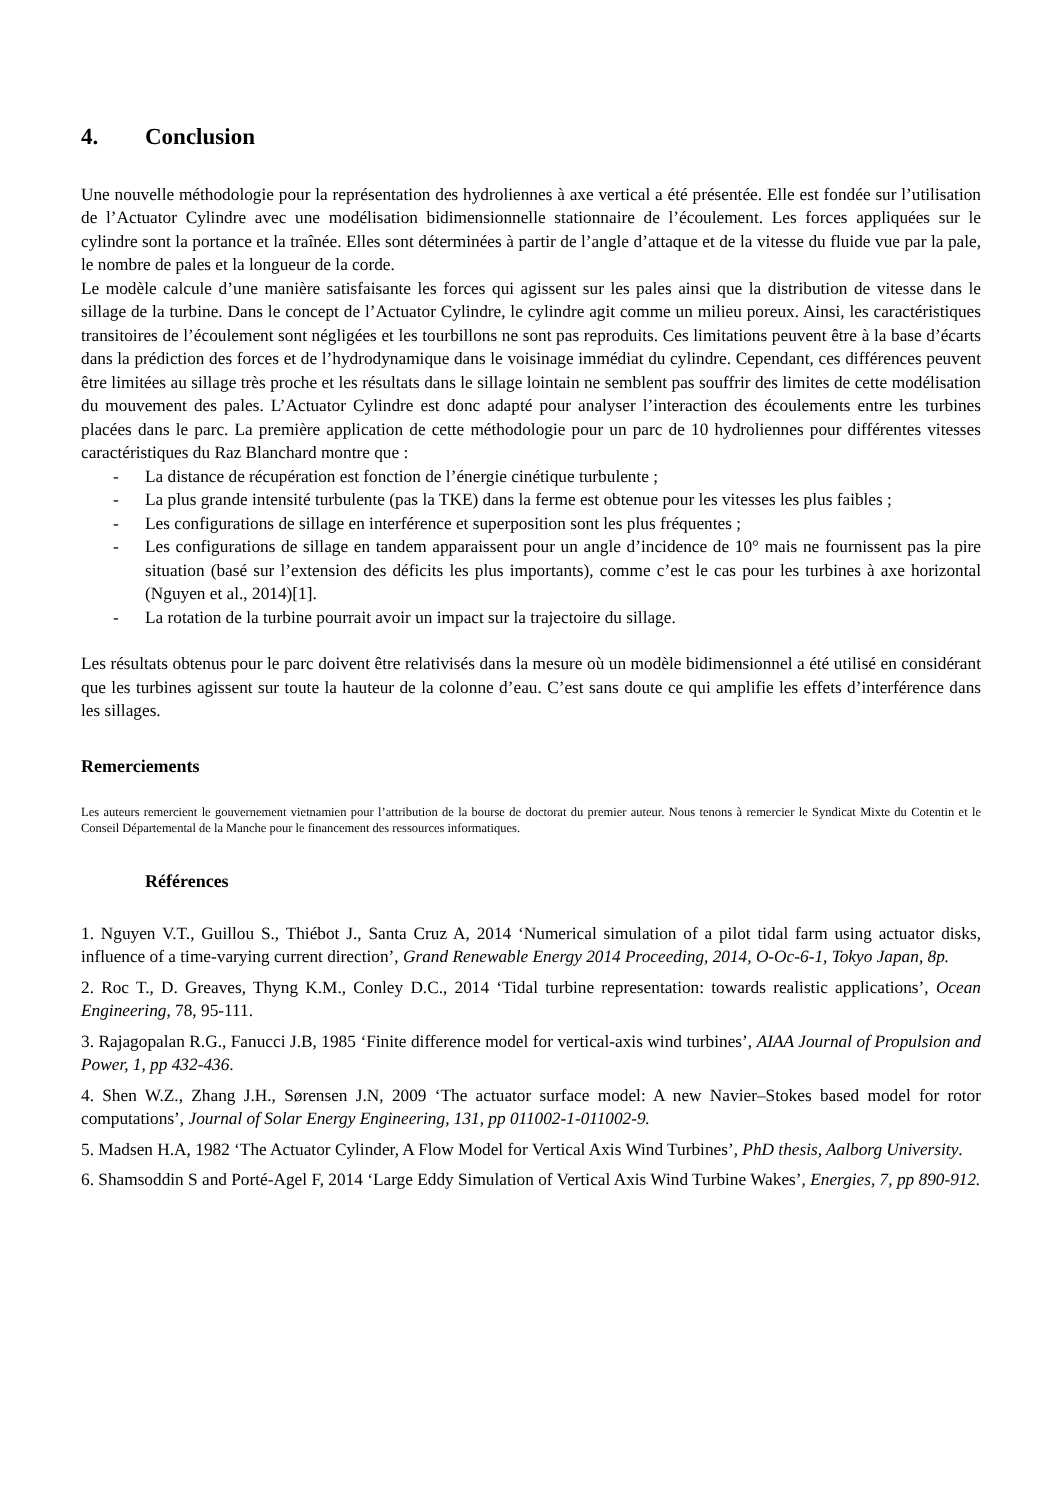4. Conclusion
Une nouvelle méthodologie pour la représentation des hydroliennes à axe vertical a été présentée. Elle est fondée sur l’utilisation de l’Actuator Cylindre avec une modélisation bidimensionnelle stationnaire de l’écoulement. Les forces appliquées sur le cylindre sont la portance et la traînée. Elles sont déterminées à partir de l’angle d’attaque et de la vitesse du fluide vue par la pale, le nombre de pales et la longueur de la corde.
Le modèle calcule d’une manière satisfaisante les forces qui agissent sur les pales ainsi que la distribution de vitesse dans le sillage de la turbine. Dans le concept de l’Actuator Cylindre, le cylindre agit comme un milieu poreux. Ainsi, les caractéristiques transitoires de l’écoulement sont négligées et les tourbillons ne sont pas reproduits. Ces limitations peuvent être à la base d’écarts dans la prédiction des forces et de l’hydrodynamique dans le voisinage immédiat du cylindre. Cependant, ces différences peuvent être limitées au sillage très proche et les résultats dans le sillage lointain ne semblent pas souffrir des limites de cette modélisation du mouvement des pales. L’Actuator Cylindre est donc adapté pour analyser l’interaction des écoulements entre les turbines placées dans le parc. La première application de cette méthodologie pour un parc de 10 hydroliennes pour différentes vitesses caractéristiques du Raz Blanchard montre que :
- La distance de récupération est fonction de l’énergie cinétique turbulente ;
- La plus grande intensité turbulente (pas la TKE) dans la ferme est obtenue pour les vitesses les plus faibles ;
- Les configurations de sillage en interférence et superposition sont les plus fréquentes ;
- Les configurations de sillage en tandem apparaissent pour un angle d’incidence de 10° mais ne fournissent pas la pire situation (basé sur l’extension des déficits les plus importants), comme c’est le cas pour les turbines à axe horizontal (Nguyen et al., 2014)[1].
- La rotation de la turbine pourrait avoir un impact sur la trajectoire du sillage.
Les résultats obtenus pour le parc doivent être relativisés dans la mesure où un modèle bidimensionnel a été utilisé en considérant que les turbines agissent sur toute la hauteur de la colonne d’eau. C’est sans doute ce qui amplifie les effets d’interférence dans les sillages.
Remerciements
Les auteurs remercient le gouvernement vietnamien pour l’attribution de la bourse de doctorat du premier auteur. Nous tenons à remercier le Syndicat Mixte du Cotentin et le Conseil Départemental de la Manche pour le financement des ressources informatiques.
Références
1. Nguyen V.T., Guillou S., Thiébot J., Santa Cruz A, 2014 ‘Numerical simulation of a pilot tidal farm using actuator disks, influence of a time-varying current direction’, Grand Renewable Energy 2014 Proceeding, 2014, O-Oc-6-1, Tokyo Japan, 8p.
2. Roc T., D. Greaves, Thyng K.M., Conley D.C., 2014 ‘Tidal turbine representation: towards realistic applications’, Ocean Engineering, 78, 95-111.
3. Rajagopalan R.G., Fanucci J.B, 1985 ‘Finite difference model for vertical-axis wind turbines’, AIAA Journal of Propulsion and Power, 1, pp 432-436.
4. Shen W.Z., Zhang J.H., Sørensen J.N, 2009 ‘The actuator surface model: A new Navier–Stokes based model for rotor computations’, Journal of Solar Energy Engineering, 131, pp 011002-1-011002-9.
5. Madsen H.A, 1982 ‘The Actuator Cylinder, A Flow Model for Vertical Axis Wind Turbines’, PhD thesis, Aalborg University.
6. Shamsoddin S and Porté-Agel F, 2014 ‘Large Eddy Simulation of Vertical Axis Wind Turbine Wakes’, Energies, 7, pp 890-912.